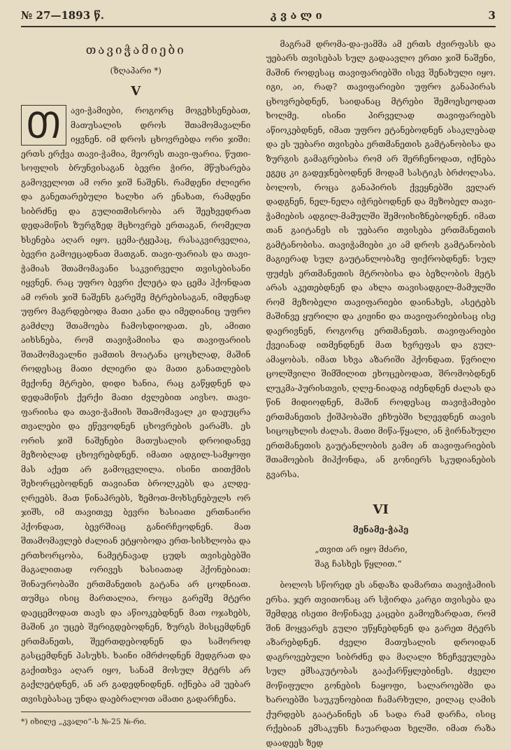№ 27—1893 წ. კ ვ ა ლ ი 3
თავიჭამიები
(ზღაპარი *)
V
Თავი-ჭამიები, როგორც მოგეხსენებათ, მათუსალის დროს შთამომავალნი იყვნენ. იმ დროს ცხოვრებდა ორი ჯიში: ერთს ერქვა თავი-ჭამია, მეორეს თავი-ფარია. წუთი-სოფლის ბრუნვისაგან ბევრი ჭირი, მწუხარება გამოველოთ ამ ორი ჯიშ ნაშენს. რამდენი ძლიერი და განეთარებული ხალხი არ ენახათ, რამდენი სიბრძნე და გულითმისრობა არ შეეხვედრათ დედამიწის ზურგზედ მცხოვრებ ერთაგან, რომელთ ხსენება აღარ იყო. ცემა-ტყეპაც, რასაკვირველია, ბევრი გამოეცადნათ მათგან. თავი-ფარიას და თავი-ჭამიას შთამომავანი საკვირველი თვისებისანი იყვნენ. რაც უფრო ბევრი ქლეტა და ცემა ჰქონდათ ამ ორის ჯიშ ნაშენს გარეშე მტრებისაგან, იმდენად უფრო მაგრდებოდა მათი კანი და იმედიანიც უფრო გამძლე შთამოება ჩამოსდიოდათ. ეს, ამითი აიხსნება, რომ თავიჭამიისა და თავიფარიის შთამომავალნი ჟამთის მოატანა ცოცხლად, მაშინ როდესაც მათი ძლიერი და მათი განათლების მექონე მტრები, დიდი ხანია, რაც გაწყდნენ და დედამიწის ქერქი მათი ძვლებით აივსო. თავი-ფარიისა და თავი-ჭამიის შთამომავალ კი დაეუცრა თვალები და ეწევოდნენ ცხოვრების ეარამს. ეს ორის ჯიშ ნაშენები მათუსალის დროიდანვე მეზობლად ცხოვრებდნენ. იმათი ადგილ-სამყოფი მას აქეთ არ გამოცვლილა. ისინი თითქმის შეხორცებოდნენ თავიანთ ბროლკებს და კლდე-ღრეებს. მათ წინაპრებს, ზემოთ-მოხსენებულს ორ ჯიშს, იმ თავითვე ბევრი ხასიათი ერთნაირი ჰქონდათ, ბევრშიაც განირჩეოდნენ. მათ შთამომავლებ ძალიან ეტყობოდა ერთ-სისხლობა და ერთხორცობა, ნამეტნავად ცუდს თვისებებში მაგალითად ორივეს ხასიათად ჰქონებიათ: შინაურობაში ერთმანეთის გატანა არ ცოდნიათ. თუმცა ისიც მართალია, როცა გარეშე მტერი დაეცემოდათ თავს და აწიოკებდნენ მათ ოჯახებს, მაშინ კი უცებ შერიგდებოდნენ, ზურგს მისცემდნენ ერთმანეთს, შეერთდებოდნენ და სამოროდ გასცემდნენ პასუხს. ხაინი იმრძოდნენ მედგრათ და გაქითხვა აღარ იყო, სანამ მოსულ მტერს არ გაქლეტდნენ, ან არ გადედნიდნენ. იქნება ამ უებარ თვისებასაც უნდა დაებრალოთ ამათი გადარჩენა.
*) იხილე „კვალი“-ს №-25 №-რი.
მაგრამ დრომა-და-ჟამმა ამ ერთს ძვირფასს და უებარს თვისებას სულ გადაავლო ერთი ჯიშ ნაშენი, მაშინ როდესაც თავიფარიებში ისევ შენახული იყო. იგი, აი, რად? თავიფარიები უფრო განაპირას ცხოვრებდნენ, საიდანაც მტრები შემოესეოდათ ხოლმე. ისინი პირველად თავიფარიებს აწიოკებდნენ, იმათ უფრო ეტანებოდნენ ასაკლებად და ეს უებარი თვისება ერთმანეთის გამტანობისა და ზურგის გამაგრებისა რომ არ შერჩენოდათ, იქნება ეგეც კი გადეჯნებოდნენ მოდამ სასტიკს ბრძოლასა. ბოლოს, როცა განაპირის ქვეყნებში ველარ დადგნენ, ნელ-ნელა იჭრებოდნენ და მეზობელ თავი-ჭამიების ადგილ-მამულში შემოიხიზნებოდნენ. იმათ თან გაიტანეს ის უებარი თვისება ერთმანეთის გამტანობისა. თავიჭამიები კი ამ დროს გამტანობის მაგიერად სულ გაუტანლობაზე ფიქრობდნენ: სულ ფუძეს ერთმანეთის მტრობისა და ბეზღობის მეტს არას აკეთებდნენ და ახლა თავისადგილ-მამულში რომ მეზობელი თავიფარიები დაინახეს, ასეტებს მაშინვე ყურილი და კიჟინი და თავიფარიებისაც ისე დაერივნენ, როგორც ერთმანეთს. თავიფარიები ქვეიანად ითმენდნენ მათ ხვრეფას და გულ-ამაყობას. იმათ სხვა აზარიში ჰქონდათ. წვრილი ცოლშვილი შიმშილით ეხოცებოდათ, შრომობდნენ ლუკმა-პურისთვის, ღლე-ნიადაგ იძენდნენ ძალას და წინ მიდიოდნენ, მაშინ როდესაც თავიჭამიები ერთმანეთის ქიშპობაში ეჩხუბში ხლევდნენ თავის სიცოცხლის ძალას. მათი მიწა-წყალი, ან ჭირნახული ერთმანეთის გაუტანლობის გამო ან თავიფარიების შთამოების მიჰქონდა, ან გონიერს სკუდიანების გვარსა.
VI
მენამე-ჭაჰე
„თვით არ იყო მძარი,
შაგ ჩასხეს წყლით.“
ბოლოს სწორედ ეს ანდაზა დამართა თავიჭამიის ერსა. ჯერ თვითონაც არ სჭირდა კარგი თვისება და შემდეგ ისეთი მოწინავე კაცები გამოეზარდათ, რომ შინ მოყვარეს გული უწყნებდნენ და გარეთ მტერს აზარებდნენ. ძველი მათუსალის დროიდან დაგროვებული სიბრძნე და მაღალი ზნეჩვეულება სულ ემსაკუტობას გააქარწყლებინეს. ძველი მოწიფული გონების ნაყოფი, სალაროებში და ხაროებში საუკუნოებით ჩამარხული, ეილაც ღამის ქურდებს გაატანინეს ან სადა რამ დარჩა, ისიც რქებიან ემსაკუნს ჩაუარდათ ხელში. იმათ რაზა დაადეეს ზედ